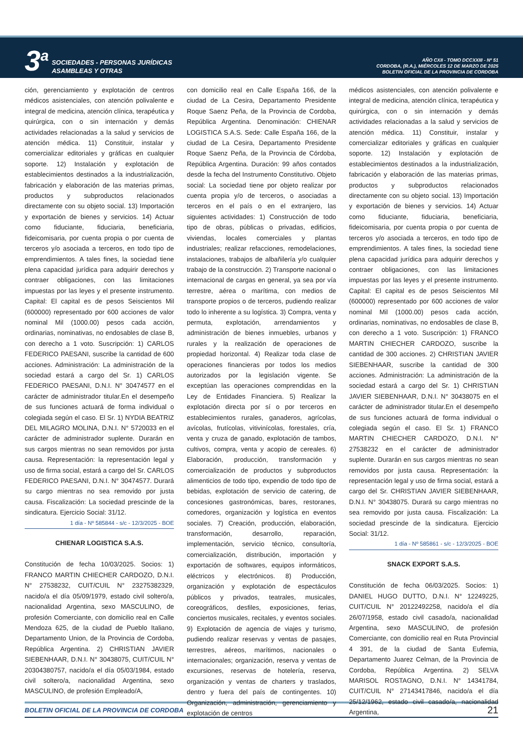3<sup>a</sup>
SOCIEDADES - PERSONAS JURÍDICAS
ASAMBLEAS Y OTRAS
AÑO CXII - TOMO DCCXXIII - Nº 51
CORDOBA, (R.A.), MIÉRCOLES 12 DE MARZO DE 2025
BOLETIN OFICIAL DE LA PROVINCIA DE CORDOBA
ción, gerenciamiento y explotación de centros médicos asistenciales, con atención polivalente e integral de medicina, atención clínica, terapéutica y quirúrgica, con o sin internación y demás actividades relacionadas a la salud y servicios de atención médica. 11) Constituir, instalar y comercializar editoriales y gráficas en cualquier soporte. 12) Instalación y explotación de establecimientos destinados a la industrialización, fabricación y elaboración de las materias primas, productos y subproductos relacionados directamente con su objeto social. 13) Importación y exportación de bienes y servicios. 14) Actuar como fiduciante, fiduciaria, beneficiaria, fideicomisaria, por cuenta propia o por cuenta de terceros y/o asociada a terceros, en todo tipo de emprendimientos. A tales fines, la sociedad tiene plena capacidad jurídica para adquirir derechos y contraer obligaciones, con las limitaciones impuestas por las leyes y el presente instrumento. Capital: El capital es de pesos Seiscientos Mil (600000) representado por 600 acciones de valor nominal Mil (1000.00) pesos cada acción, ordinarias, nominativas, no endosables de clase B, con derecho a 1 voto. Suscripción: 1) CARLOS FEDERICO PAESANI, suscribe la cantidad de 600 acciones. Administración: La administración de la sociedad estará a cargo del Sr. 1) CARLOS FEDERICO PAESANI, D.N.I. N° 30474577 en el carácter de administrador titular.En el desempeño de sus funciones actuará de forma individual o colegiada según el caso. El Sr. 1) NYDIA BEATRIZ DEL MILAGRO MOLINA, D.N.I. N° 5720033 en el carácter de administrador suplente. Durarán en sus cargos mientras no sean removidos por justa causa. Representación: la representación legal y uso de firma social, estará a cargo del Sr. CARLOS FEDERICO PAESANI, D.N.I. N° 30474577. Durará su cargo mientras no sea removido por justa causa. Fiscalización: La sociedad prescinde de la sindicatura. Ejercicio Social: 31/12.
1 día - Nº 585844 - s/c - 12/3/2025 - BOE
CHIENAR LOGISTICA S.A.S.
Constitución de fecha 10/03/2025. Socios: 1) FRANCO MARTIN CHIECHER CARDOZO, D.N.I. N° 27538232, CUIT/CUIL N° 23275382329, nacido/a el día 05/09/1979, estado civil soltero/a, nacionalidad Argentina, sexo MASCULINO, de profesión Comerciante, con domicilio real en Calle Mendoza 625, de la ciudad de Pueblo Italiano, Departamento Union, de la Provincia de Cordoba, República Argentina. 2) CHRISTIAN JAVIER SIEBENHAAR, D.N.I. N° 30438075, CUIT/CUIL N° 20304380757, nacido/a el día 05/03/1984, estado civil soltero/a, nacionalidad Argentina, sexo MASCULINO, de profesión Empleado/A,
con domicilio real en Calle España 166, de la ciudad de La Cesira, Departamento Presidente Roque Saenz Peña, de la Provincia de Cordoba, República Argentina. Denominación: CHIENAR LOGISTICA S.A.S. Sede: Calle España 166, de la ciudad de La Cesira, Departamento Presidente Roque Saenz Peña, de la Provincia de Córdoba, República Argentina. Duración: 99 años contados desde la fecha del Instrumento Constitutivo. Objeto social: La sociedad tiene por objeto realizar por cuenta propia y/o de terceros, o asociadas a terceros en el país o en el extranjero, las siguientes actividades: 1) Construcción de todo tipo de obras, públicas o privadas, edificios, viviendas, locales comerciales y plantas industriales; realizar refacciones, remodelaciones, instalaciones, trabajos de albañilería y/o cualquier trabajo de la construcción. 2) Transporte nacional o internacional de cargas en general, ya sea por vía terrestre, aérea o marítima, con medios de transporte propios o de terceros, pudiendo realizar todo lo inherente a su logística. 3) Compra, venta y permuta, explotación, arrendamientos y administración de bienes inmuebles, urbanos y rurales y la realización de operaciones de propiedad horizontal. 4) Realizar toda clase de operaciones financieras por todos los medios autorizados por la legislación vigente. Se exceptúan las operaciones comprendidas en la Ley de Entidades Financiera. 5) Realizar la explotación directa por sí o por terceros en establecimientos rurales, ganaderos, agrícolas, avícolas, frutícolas, vitivinícolas, forestales, cría, venta y cruza de ganado, explotación de tambos, cultivos, compra, venta y acopio de cereales. 6) Elaboración, producción, transformación y comercialización de productos y subproductos alimenticios de todo tipo, expendio de todo tipo de bebidas, explotación de servicio de catering, de concesiones gastronómicas, bares, restoranes, comedores, organización y logística en eventos sociales. 7) Creación, producción, elaboración, transformación, desarrollo, reparación, implementación, servicio técnico, consultoría, comercialización, distribución, importación y exportación de softwares, equipos informáticos, eléctricos y electrónicos. 8) Producción, organización y explotación de espectáculos públicos y privados, teatrales, musicales, coreográficos, desfiles, exposiciones, ferias, conciertos musicales, recitales, y eventos sociales. 9) Explotación de agencia de viajes y turismo, pudiendo realizar reservas y ventas de pasajes, terrestres, aéreos, marítimos, nacionales o internacionales; organización, reserva y ventas de excursiones, reservas de hotelería, reserva, organización y ventas de charters y traslados, dentro y fuera del país de contingentes. 10) Organización, administración, gerenciamiento y explotación de centros
médicos asistenciales, con atención polivalente e integral de medicina, atención clínica, terapéutica y quirúrgica, con o sin internación y demás actividades relacionadas a la salud y servicios de atención médica. 11) Constituir, instalar y comercializar editoriales y gráficas en cualquier soporte. 12) Instalación y explotación de establecimientos destinados a la industrialización, fabricación y elaboración de las materias primas, productos y subproductos relacionados directamente con su objeto social. 13) Importación y exportación de bienes y servicios. 14) Actuar como fiduciante, fiduciaria, beneficiaria, fideicomisaria, por cuenta propia o por cuenta de terceros y/o asociada a terceros, en todo tipo de emprendimientos. A tales fines, la sociedad tiene plena capacidad jurídica para adquirir derechos y contraer obligaciones, con las limitaciones impuestas por las leyes y el presente instrumento. Capital: El capital es de pesos Seiscientos Mil (600000) representado por 600 acciones de valor nominal Mil (1000.00) pesos cada acción, ordinarias, nominativas, no endosables de clase B, con derecho a 1 voto. Suscripción: 1) FRANCO MARTIN CHIECHER CARDOZO, suscribe la cantidad de 300 acciones. 2) CHRISTIAN JAVIER SIEBENHAAR, suscribe la cantidad de 300 acciones. Administración: La administración de la sociedad estará a cargo del Sr. 1) CHRISTIAN JAVIER SIEBENHAAR, D.N.I. N° 30438075 en el carácter de administrador titular.En el desempeño de sus funciones actuará de forma individual o colegiada según el caso. El Sr. 1) FRANCO MARTIN CHIECHER CARDOZO, D.N.I. N° 27538232 en el carácter de administrador suplente. Durarán en sus cargos mientras no sean removidos por justa causa. Representación: la representación legal y uso de firma social, estará a cargo del Sr. CHRISTIAN JAVIER SIEBENHAAR, D.N.I. N° 30438075. Durará su cargo mientras no sea removido por justa causa. Fiscalización: La sociedad prescinde de la sindicatura. Ejercicio Social: 31/12.
1 día - Nº 585861 - s/c - 12/3/2025 - BOE
SNACK EXPORT S.A.S.
Constitución de fecha 06/03/2025. Socios: 1) DANIEL HUGO DUTTO, D.N.I. N° 12249225, CUIT/CUIL N° 20122492258, nacido/a el día 26/07/1958, estado civil casado/a, nacionalidad Argentina, sexo MASCULINO, de profesión Comerciante, con domicilio real en Ruta Provincial 4 391, de la ciudad de Santa Eufemia, Departamento Juarez Celman, de la Provincia de Cordoba, República Argentina. 2) SELVA MARISOL ROSTAGNO, D.N.I. N° 14341784, CUIT/CUIL N° 27143417846, nacido/a el día 25/12/1962, estado civil casado/a, nacionalidad Argentina,
BOLETIN OFICIAL DE LA PROVINCIA DE CORDOBA 21